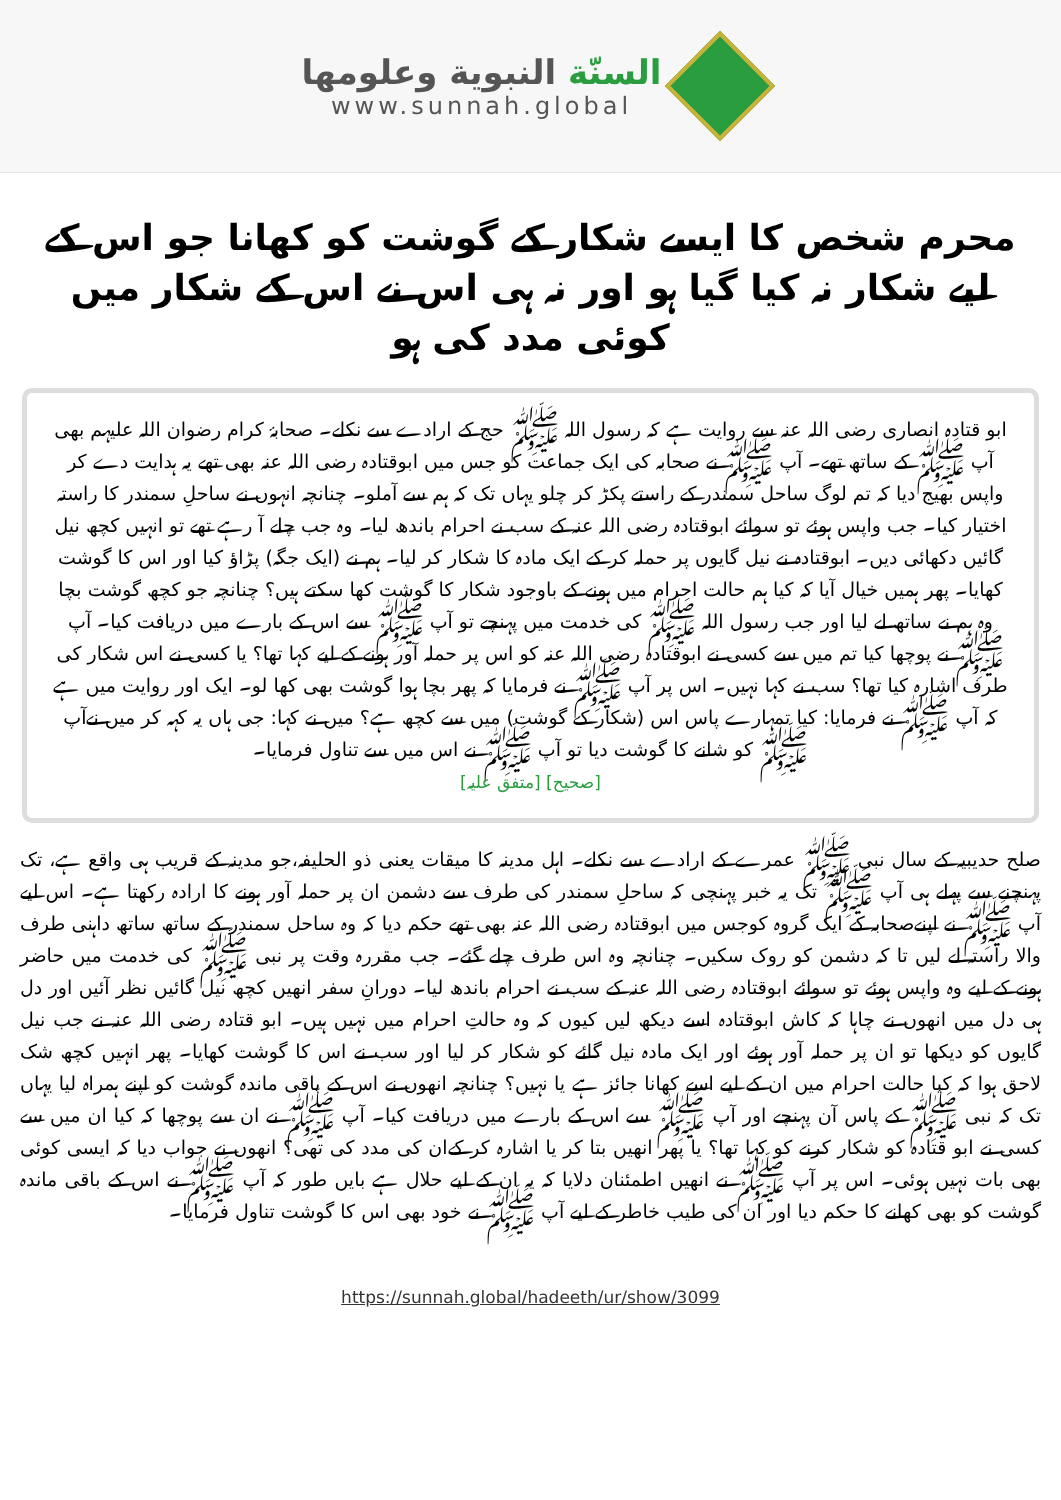السنّة النبوية وعلومها
www.sunnah.global
محرم شخص کا ایسے شکار کے گوشت کو کھانا جو اس کے لیے شکار نہ کیا گیا ہو اور نہ ہی اس نے اس کے شکار میں کوئی مدد کی ہو
ابو قتادہ انصاری رضی اللہ عنہ سے روایت ہے کہ رسول اللہ ﷺ حج کے ارادے سے نکلے۔ صحابۂ کرام رضوان اللہ علیہم بھی آپ ﷺ کے ساتھ تھے۔ آپ ﷺ نے صحابہ کی ایک جماعت کو جس میں ابوقتادہ رضی اللہ عنہ بھی تھے یہ ہدایت دے کر واپس بھیج دیا کہ تم لوگ ساحل سمندر کے راستے پکڑ کر چلو یہاں تک کہ ہم سے آملو۔ چنانچہ انہوں نے ساحلِ سمندر کا راستہ اختیار کیا۔ جب واپس ہوئے تو سوائے ابوقتادہ رضی اللہ عنہ کے سب نے احرام باندھ لیا۔ وہ جب چلے آ رہے تھے تو انہیں کچھ نیل گائیں دکھائی دیں۔ ابوقتادہ نے نیل گایوں پر حملہ کر کے ایک مادہ کا شکار کر لیا۔ ہم نے (ایک جگہ) پڑاؤ کیا اور اس کا گوشت کھایا۔ پھر ہمیں خیال آیا کہ کیا ہم حالت احرام میں ہونے کے باوجود شکار کا گوشت کھا سکتے ہیں؟ چنانچہ جو کچھ گوشت بچا وہ ہم نے ساتھ لے لیا اور جب رسول اللہ ﷺ کی خدمت میں پہنچے تو آپ ﷺ سے اس کے بارے میں دریافت کیا۔ آپ ﷺ نے پوچھا کیا تم میں سے کسی نے ابوقتادہ رضی اللہ عنہ کو اس پر حملہ آور ہونے کے لیے کہا تھا؟ یا کسی نے اس شکار کی طرف اشارہ کیا تھا؟ سب نے کہا نہیں۔ اس پر آپ ﷺ نے فرمایا کہ پھر بچا ہوا گوشت بھی کھا لو۔ ایک اور روایت میں ہے کہ آپ ﷺ نے فرمایا: کیا تمہارے پاس اس (شکار کے گوشت) میں سے کچھ ہے؟ میں نے کہا: جی ہاں یہ کہہ کر میں نےآپ ﷺ کو شانے کا گوشت دیا تو آپ ﷺ نے اس میں سے تناول فرمایا۔
[صحیح] [متفق علیہ]
صلح حدیبیہ کے سال نبی ﷺ عمرے کے ارادے سے نکلے۔ اہل مدینہ کا میقات یعنی ذو الحلیفہ،جو مدینہ کے قریب ہی واقع ہے، تک پہنچنے سے پہلے ہی آپ ﷺ تک یہ خبر پہنچی کہ ساحلِ سمندر کی طرف سے دشمن ان پر حملہ آور ہونے کا ارادہ رکھتا ہے۔ اس لیے آپ ﷺ نے اپنےصحابہ کے ایک گروہ کوجس میں ابوقتادہ رضی اللہ عنہ بھی تھے حکم دیا کہ وہ ساحل سمندر کے ساتھ ساتھ داہنی طرف والا راستہ لے لیں تا کہ دشمن کو روک سکیں۔ چنانچہ وہ اس طرف چلے گئے۔ جب مقررہ وقت پر نبی ﷺ کی خدمت میں حاضر ہونے کے لیے وہ واپس ہوئے تو سوائے ابوقتادہ رضی اللہ عنہ کے سب نے احرام باندھ لیا۔ دورانِ سفر انھیں کچھ نیل گائیں نظر آئیں اور دل ہی دل میں انھوں نے چاہا کہ کاش ابوقتادہ اسے دیکھ لیں کیوں کہ وہ حالتِ احرام میں نہیں ہیں۔ ابو قتادہ رضی اللہ عنہ نے جب نیل گایوں کو دیکھا تو ان پر حملہ آور ہوئے اور ایک مادہ نیل گائے کو شکار کر لیا اور سب نے اس کا گوشت کھایا۔ پھر انہیں کچھ شک لاحق ہوا کہ کیا حالت احرام میں ان کے لیے اسے کھانا جائز ہے یا نہیں؟ چنانچہ انھوں نے اس کے باقی ماندہ گوشت کو اپنے ہمراہ لیا یہاں تک کہ نبی ﷺ کے پاس آن پہنچے اور آپ ﷺ سے اس کے بارے میں دریافت کیا۔ آپ ﷺ نے ان سے پوچھا کہ کیا ان میں سے کسی نے ابو قتادہ کو شکار کرنے کو کہا تھا؟ یا پھر انھیں بتا کر یا اشارہ کر کےان کی مدد کی تھی؟ انھوں نے جواب دیا کہ ایسی کوئی بھی بات نہیں ہوئی۔ اس پر آپ ﷺ نے انھیں اطمئنان دلایا کہ یہ ان کے لیے حلال ہے بایں طور کہ آپ ﷺ نے اس کے باقی ماندہ گوشت کو بھی کھانے کا حکم دیا اور ان کی طیب خاطر کے لیے آپ ﷺ نے خود بھی اس کا گوشت تناول فرمایا۔
https://sunnah.global/hadeeth/ur/show/3099